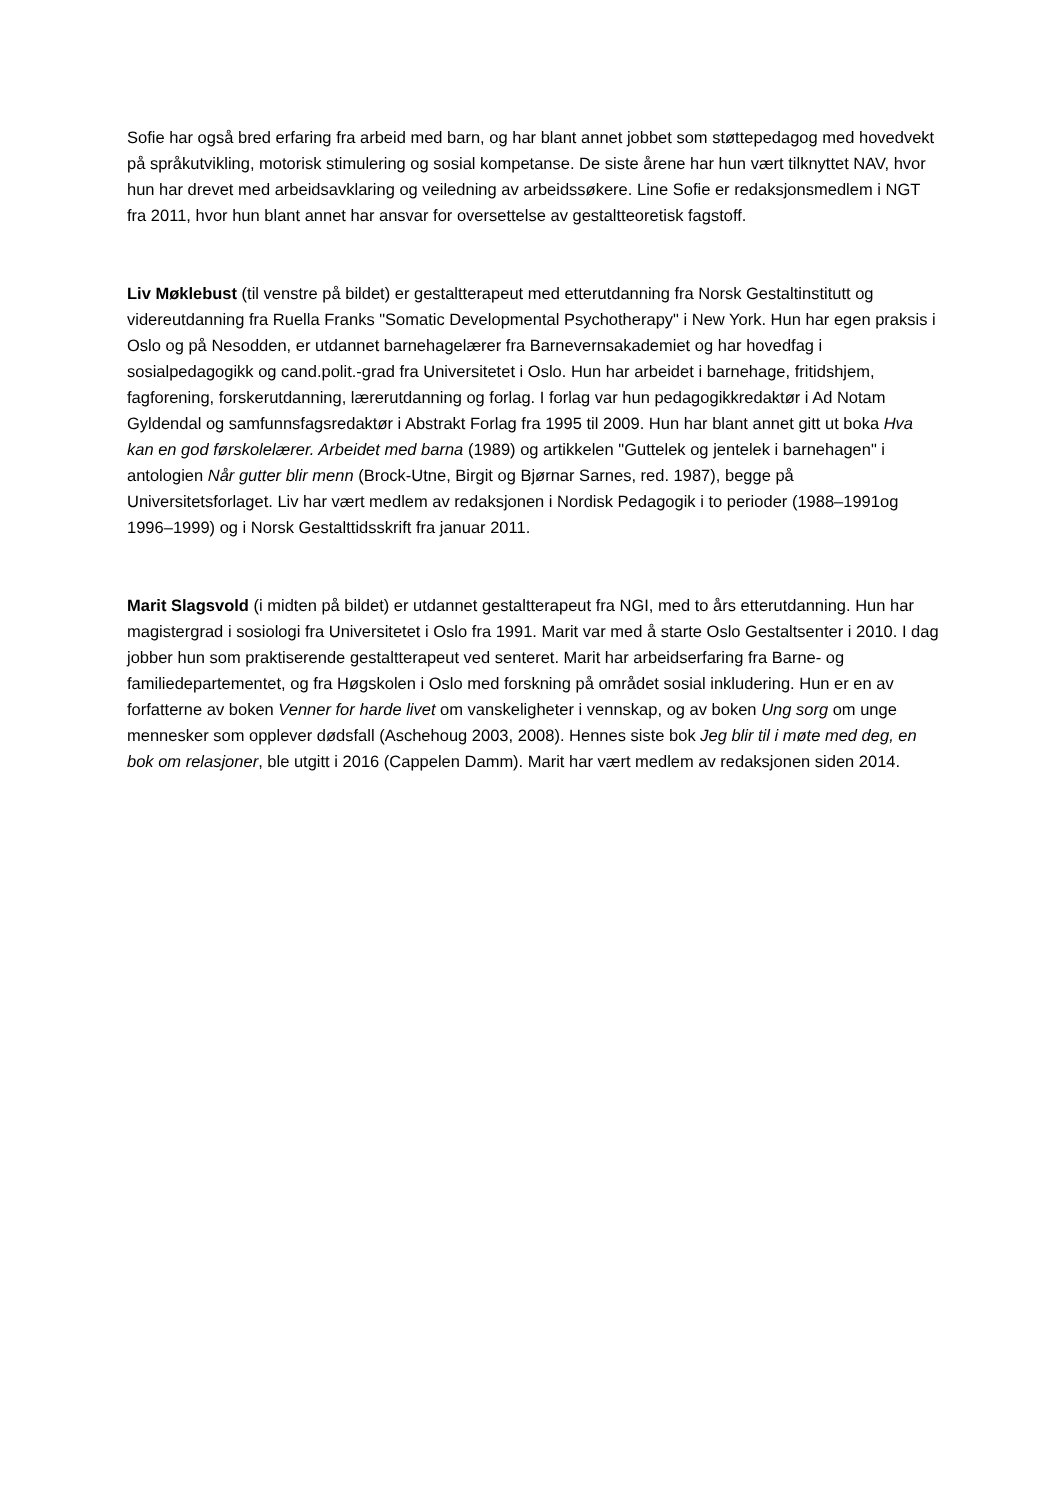Sofie har også bred erfaring fra arbeid med barn, og har blant annet jobbet som støttepedagog med hovedvekt på språkutvikling, motorisk stimulering og sosial kompetanse. De siste årene har hun vært tilknyttet NAV, hvor hun har drevet med arbeidsavklaring og veiledning av arbeidssøkere. Line Sofie er redaksjonsmedlem i NGT fra 2011, hvor hun blant annet har ansvar for oversettelse av gestaltteoretisk fagstoff.
Liv Møklebust (til venstre på bildet) er gestaltterapeut med etterutdanning fra Norsk Gestaltinstitutt og videreutdanning fra Ruella Franks "Somatic Developmental Psychotherapy" i New York. Hun har egen praksis i Oslo og på Nesodden, er utdannet barnehagelærer fra Barnevernsakademiet og har hovedfag i sosialpedagogikk og cand.polit.-grad fra Universitetet i Oslo. Hun har arbeidet i barnehage, fritidshjem, fagforening, forskerutdanning, lærerutdanning og forlag. I forlag var hun pedagogikkredaktør i Ad Notam Gyldendal og samfunnsfagsredaktør i Abstrakt Forlag fra 1995 til 2009. Hun har blant annet gitt ut boka Hva kan en god førskolelærer. Arbeidet med barna (1989) og artikkelen "Guttelek og jentelek i barnehagen" i antologien Når gutter blir menn (Brock-Utne, Birgit og Bjørnar Sarnes, red. 1987), begge på Universitetsforlaget. Liv har vært medlem av redaksjonen i Nordisk Pedagogik i to perioder (1988–1991og 1996–1999) og i Norsk Gestalttidsskrift fra januar 2011.
Marit Slagsvold (i midten på bildet) er utdannet gestaltterapeut fra NGI, med to års etterutdanning. Hun har magistergrad i sosiologi fra Universitetet i Oslo fra 1991. Marit var med å starte Oslo Gestaltsenter i 2010. I dag jobber hun som praktiserende gestaltterapeut ved senteret. Marit har arbeidserfaring fra Barne- og familiedepartementet, og fra Høgskolen i Oslo med forskning på området sosial inkludering. Hun er en av forfatterne av boken Venner for harde livet om vanskeligheter i vennskap, og av boken Ung sorg om unge mennesker som opplever dødsfall (Aschehoug 2003, 2008). Hennes siste bok Jeg blir til i møte med deg, en bok om relasjoner, ble utgitt i 2016 (Cappelen Damm). Marit har vært medlem av redaksjonen siden 2014.